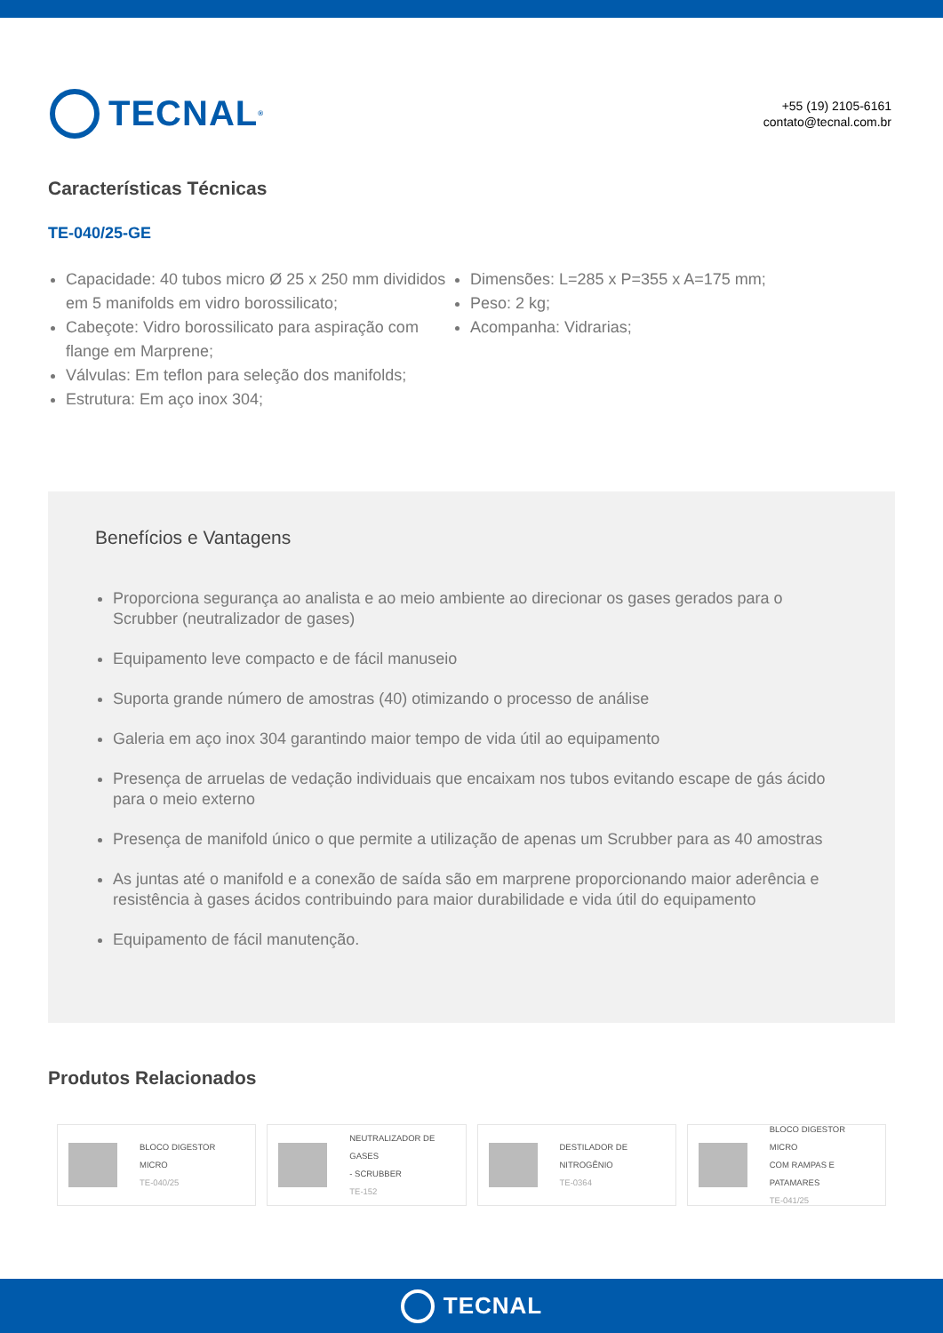TECNAL<sup>®</sup>
+55 (19) 2105-6161
contato@tecnal.com.br
Características Técnicas
TE-040/25-GE
Capacidade: 40 tubos micro Ø 25 x 250 mm divididos em 5 manifolds em vidro borossilicato;
Cabeçote: Vidro borossilicato para aspiração com flange em Marprene;
Válvulas: Em teflon para seleção dos manifolds;
Estrutura: Em aço inox 304;
Dimensões: L=285 x P=355 x A=175 mm;
Peso: 2 kg;
Acompanha: Vidrarias;
Benefícios e Vantagens
Proporciona segurança ao analista e ao meio ambiente ao direcionar os gases gerados para o Scrubber (neutralizador de gases)
Equipamento leve compacto e de fácil manuseio
Suporta grande número de amostras (40) otimizando o processo de análise
Galeria em aço inox 304 garantindo maior tempo de vida útil ao equipamento
Presença de arruelas de vedação individuais que encaixam nos tubos evitando escape de gás ácido para o meio externo
Presença de manifold único o que permite a utilização de apenas um Scrubber para as 40 amostras
As juntas até o manifold e a conexão de saída são em marprene proporcionando maior aderência e resistência à gases ácidos contribuindo para maior durabilidade e vida útil do equipamento
Equipamento de fácil manutenção.
Produtos Relacionados
BLOCO DIGESTOR MICRO
TE-040/25
NEUTRALIZADOR DE GASES
- SCRUBBER
TE-152
DESTILADOR DE
NITROGÊNIO
TE-0364
BLOCO DIGESTOR MICRO
COM RAMPAS E PATAMARES
TE-041/25
TECNAL